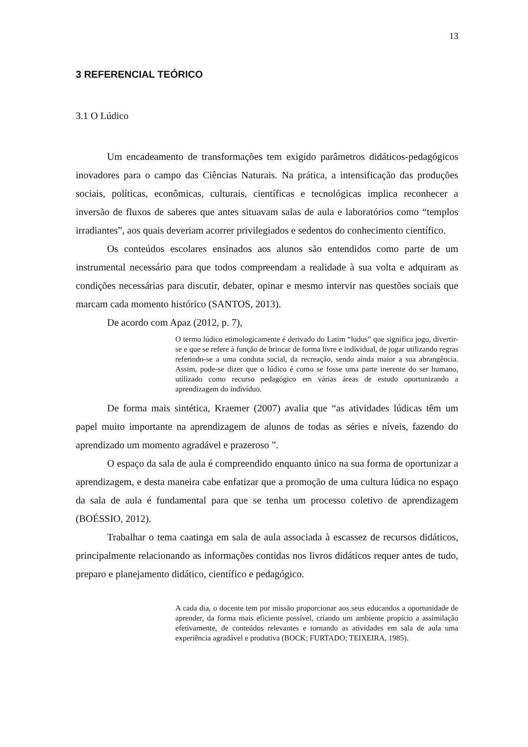13
3 REFERENCIAL TEÓRICO
3.1 O Lúdico
Um encadeamento de transformações tem exigido parâmetros didáticos-pedagógicos inovadores para o campo das Ciências Naturais. Na prática, a intensificação das produções sociais, políticas, econômicas, culturais, científicas e tecnológicas implica reconhecer a inversão de fluxos de saberes que antes situavam salas de aula e laboratórios como “templos irradiantes”, aos quais deveriam acorrer privilegiados e sedentos do conhecimento científico.
Os conteúdos escolares ensinados aos alunos são entendidos como parte de um instrumental necessário para que todos compreendam a realidade à sua volta e adquiram as condições necessárias para discutir, debater, opinar e mesmo intervir nas questões sociais que marcam cada momento histórico (SANTOS, 2013).
De acordo com Apaz (2012, p. 7),
O termo lúdico etimologicamente é derivado do Latim “ludus” que significa jogo, divertir-se e que se refere à função de brincar de forma livre e individual, de jogar utilizando regras referindo-se a uma conduta social, da recreação, sendo ainda maior a sua abrangência. Assim, pode-se dizer que o lúdico é como se fosse uma parte inerente do ser humano, utilizado como recurso pedagógico em várias áreas de estudo oportunizando a aprendizagem do indivíduo.
De forma mais sintética, Kraemer (2007) avalia que “as atividades lúdicas têm um papel muito importante na aprendizagem de alunos de todas as séries e níveis, fazendo do aprendizado um momento agradável e prazeroso ”.
O espaço da sala de aula é compreendido enquanto único na sua forma de oportunizar a aprendizagem, e desta maneira cabe enfatizar que a promoção de uma cultura lúdica no espaço da sala de aula é fundamental para que se tenha um processo coletivo de aprendizagem (BOÉSSIO, 2012).
Trabalhar o tema caatinga em sala de aula associada à escassez de recursos didáticos, principalmente relacionando as informações contidas nos livros didáticos requer antes de tudo, preparo e planejamento didático, científico e pedagógico.
A cada dia, o docente tem por missão proporcionar aos seus educandos a oportunidade de aprender, da forma mais eficiente possível, criando um ambiente propício a assimilação efetivamente, de conteúdos relevantes e tornando as atividades em sala de aula uma experiência agradável e produtiva (BOCK; FURTADO; TEIXEIRA, 1985).